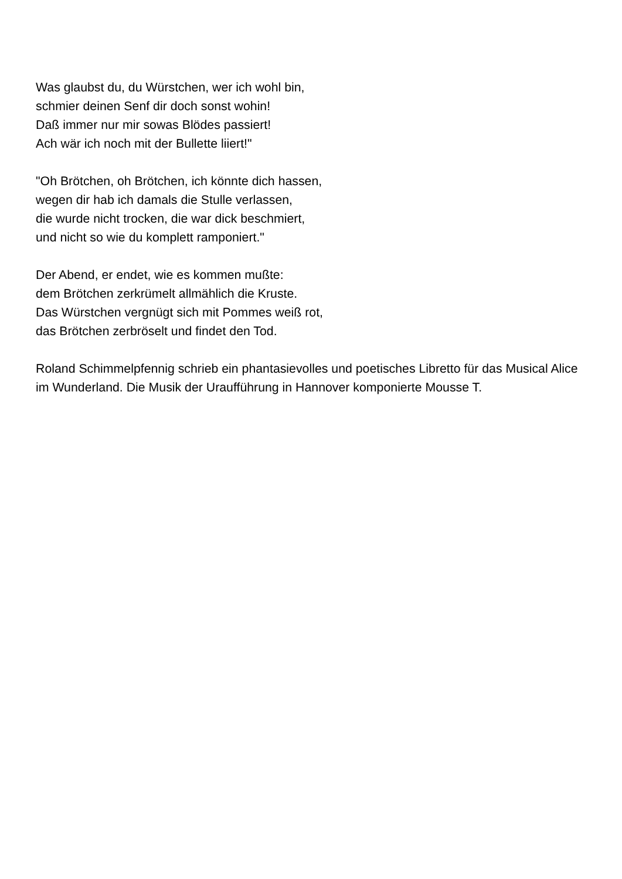Was glaubst du, du Würstchen, wer ich wohl bin,
schmier deinen Senf dir doch sonst wohin!
Daß immer nur mir sowas Blödes passiert!
Ach wär ich noch mit der Bullette liiert!"
"Oh Brötchen, oh Brötchen, ich könnte dich hassen,
wegen dir hab ich damals die Stulle verlassen,
die wurde nicht trocken, die war dick beschmiert,
und nicht so wie du komplett ramponiert."
Der Abend, er endet, wie es kommen mußte:
dem Brötchen zerkrümelt allmählich die Kruste.
Das Würstchen vergnügt sich mit Pommes weiß rot,
das Brötchen zerbröselt und findet den Tod.
Roland Schimmelpfennig schrieb ein phantasievolles und poetisches Libretto für das Musical Alice im Wunderland. Die Musik der Uraufführung in Hannover komponierte Mousse T.